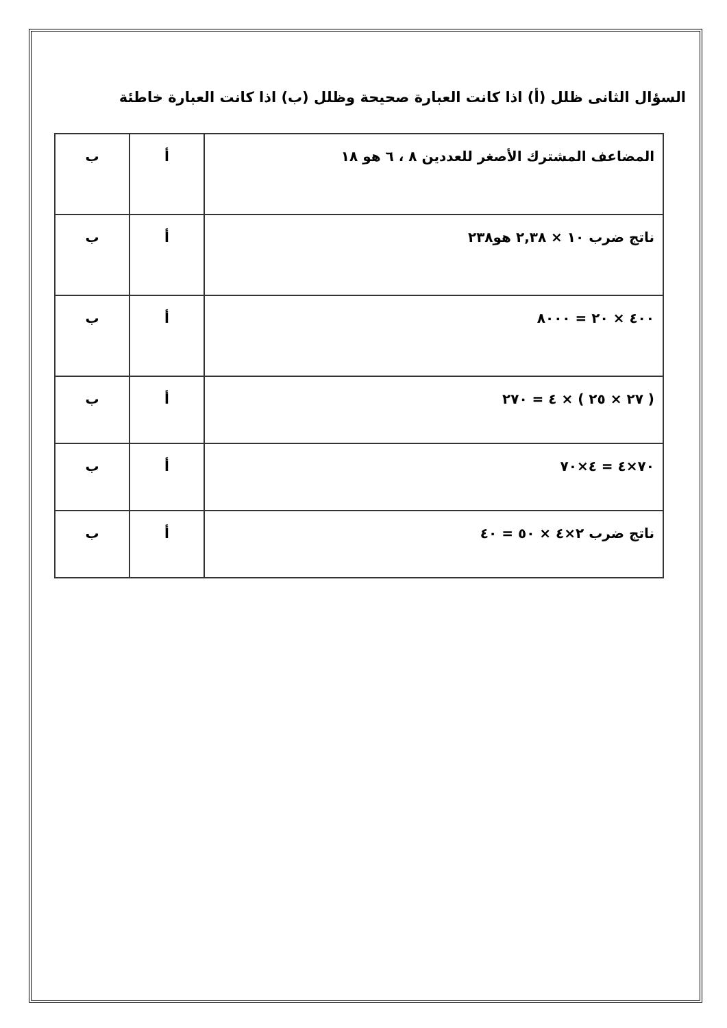السؤال الثانى ظلل (أ) اذا كانت العبارة صحيحة وظلل (ب) اذا كانت العبارة خاطئة
| المضاعف المشترك الأصغر للعددين ٨ ، ٦ هو ١٨ | أ | ب |
| ناتج ضرب ١٠ × ٢,٣٨ هو٢٣٨ | أ | ب |
| ٤٠٠ × ٢٠ = ٨٠٠٠ | أ | ب |
| ( ٢٧ × ٢٥ ) × ٤ = ٢٧٠ | أ | ب |
| ٧٠×٤ = ٤×٧٠ | أ | ب |
| ناتج ضرب ٢×٤ × ٥٠ = ٤٠ | أ | ب |